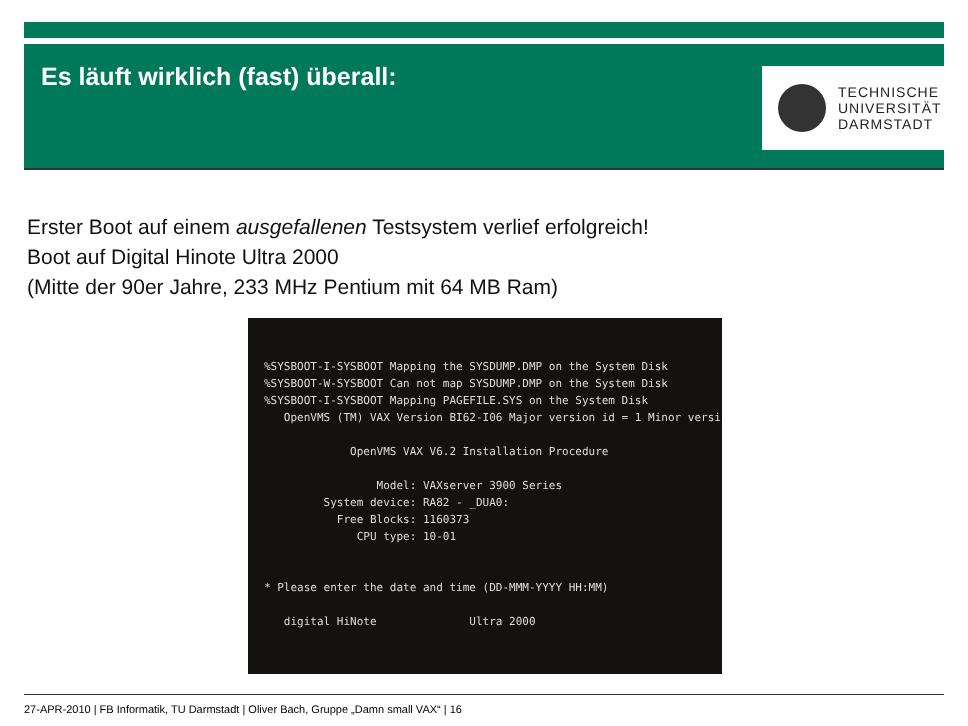Es läuft wirklich (fast) überall:
TECHNISCHE
UNIVERSITÄT
DARMSTADT
Erster Boot auf einem ausgefallenen Testsystem verlief erfolgreich!
Boot auf Digital Hinote Ultra 2000
(Mitte der 90er Jahre, 233 MHz Pentium mit 64 MB Ram)
%SYSBOOT-I-SYSBOOT Mapping the SYSDUMP.DMP on the System Disk %SYSBOOT-W-SYSBOOT Can not map SYSDUMP.DMP on the System Disk %SYSBOOT-I-SYSBOOT Mapping PAGEFILE.SYS on the System Disk OpenVMS (TM) VAX Version BI62-I06 Major version id = 1 Minor versi OpenVMS VAX V6.2 Installation Procedure Model: VAXserver 3900 Series System device: RA82 - _DUA0: Free Blocks: 1160373 CPU type: 10-01 * Please enter the date and time (DD-MMM-YYYY HH:MM) digital HiNote Ultra 2000
27-APR-2010 | FB Informatik, TU Darmstadt | Oliver Bach, Gruppe „Damn small VAX“ | 16